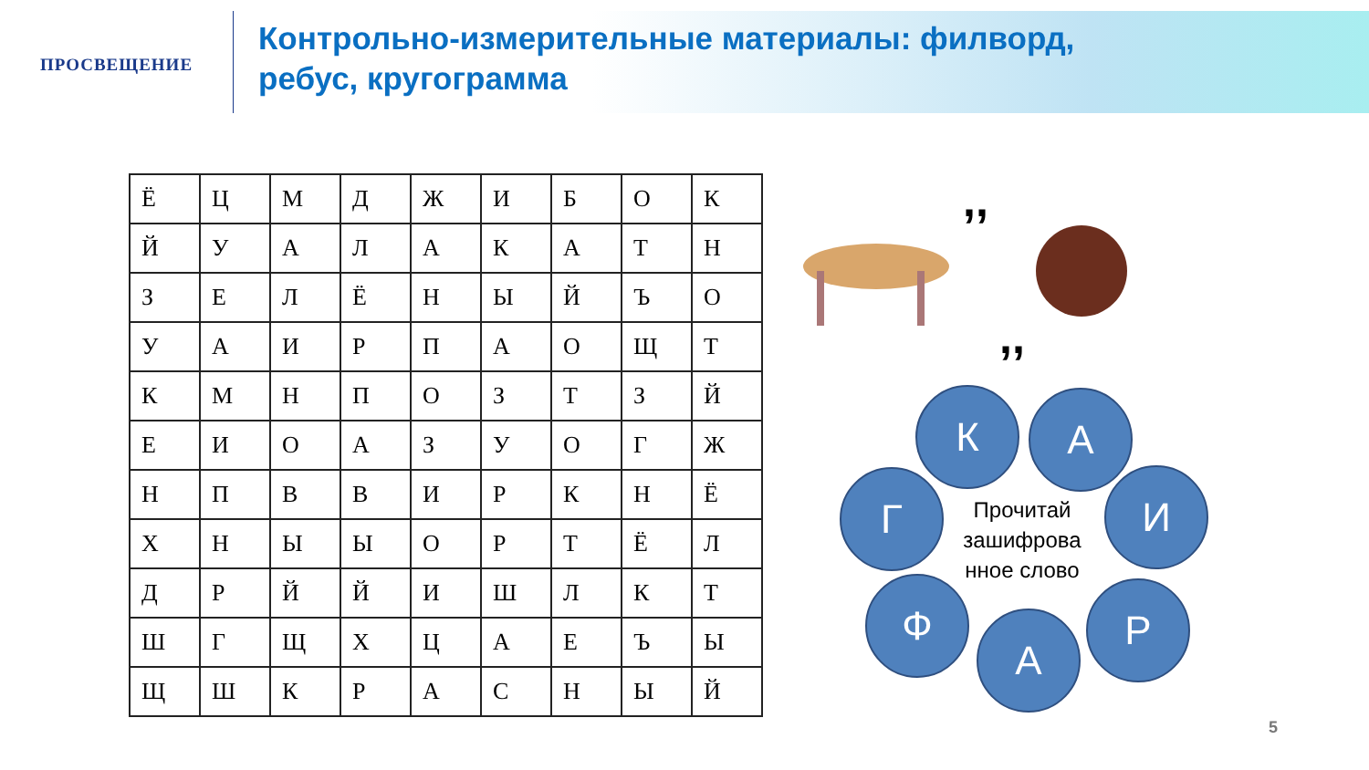ПРОСВЕЩЕНИЕ
Контрольно-измерительные материалы: филворд,
ребус, кругограмма
| Ё | Ц | М | Д | Ж | И | Б | О | К |
| Й | У | А | Л | А | К | А | Т | Н |
| З | Е | Л | Ё | Н | Ы | Й | Ъ | О |
| У | А | И | Р | П | А | О | Щ | Т |
| К | М | Н | П | О | З | Т | З | Й |
| Е | И | О | А | З | У | О | Г | Ж |
| Н | П | В | В | И | Р | К | Н | Ё |
| Х | Н | Ы | Ы | О | Р | Т | Ё | Л |
| Д | Р | Й | Й | И | Ш | Л | К | Т |
| Ш | Г | Щ | Х | Ц | А | Е | Ъ | Ы |
| Щ | Ш | К | Р | А | С | Н | Ы | Й |
,,
,,
К А
Г И
Ф Р
А
Прочитай зашифрова нное слово
5